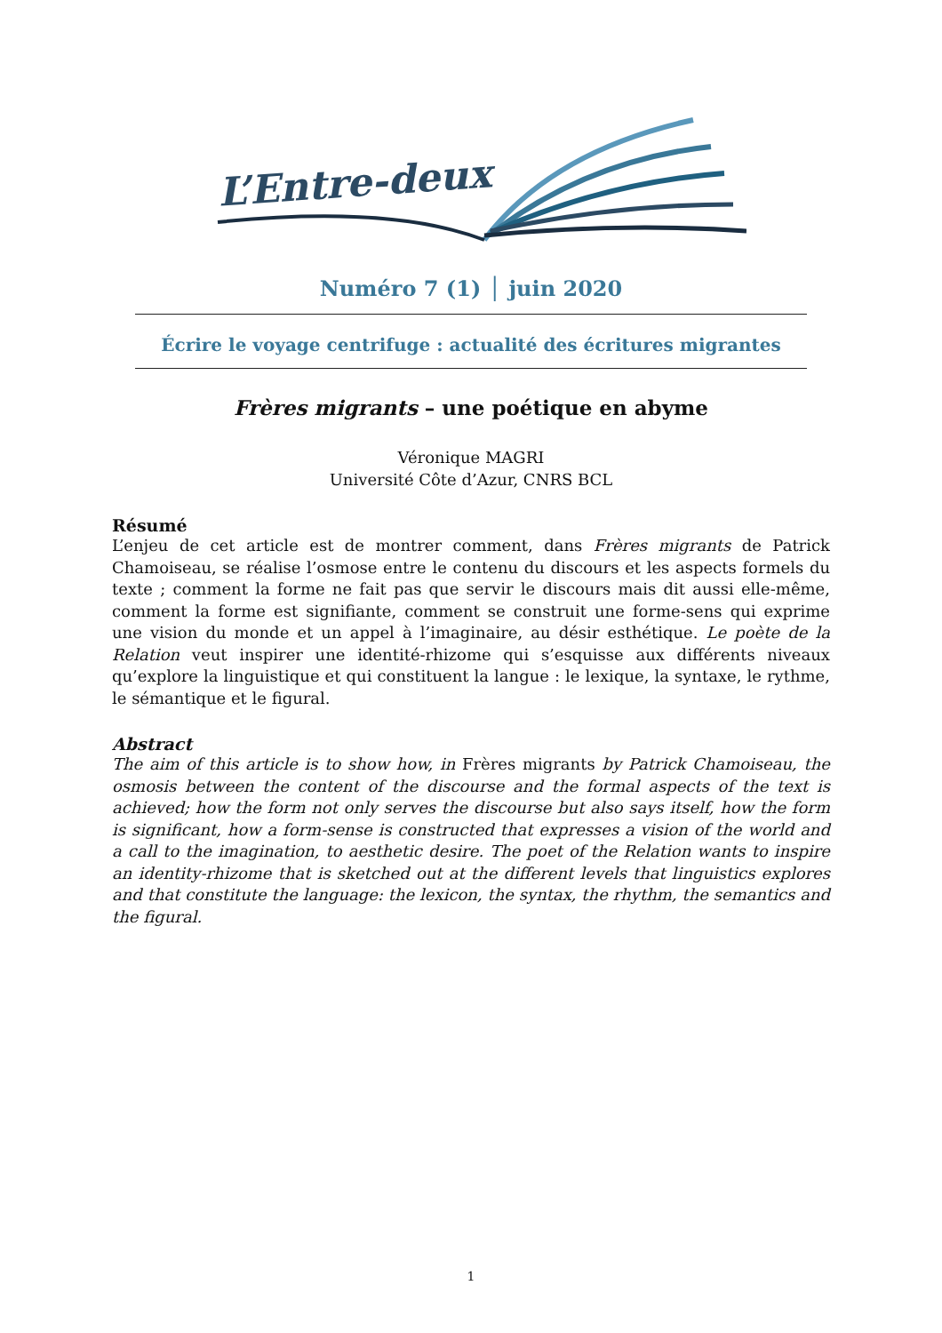L’Entre-deux
Numéro 7 (1) │ juin 2020
Écrire le voyage centrifuge : actualité des écritures migrantes
Frères migrants – une poétique en abyme
Véronique MAGRI
Université Côte d’Azur, CNRS BCL
Résumé
L’enjeu de cet article est de montrer comment, dans Frères migrants de Patrick Chamoiseau, se réalise l’osmose entre le contenu du discours et les aspects formels du texte ; comment la forme ne fait pas que servir le discours mais dit aussi elle-même, comment la forme est signifiante, comment se construit une forme-sens qui exprime une vision du monde et un appel à l’imaginaire, au désir esthétique. Le poète de la Relation veut inspirer une identité-rhizome qui s’esquisse aux différents niveaux qu’explore la linguistique et qui constituent la langue : le lexique, la syntaxe, le rythme, le sémantique et le figural.
Abstract
The aim of this article is to show how, in Frères migrants by Patrick Chamoiseau, the osmosis between the content of the discourse and the formal aspects of the text is achieved; how the form not only serves the discourse but also says itself, how the form is significant, how a form-sense is constructed that expresses a vision of the world and a call to the imagination, to aesthetic desire. The poet of the Relation wants to inspire an identity-rhizome that is sketched out at the different levels that linguistics explores and that constitute the language: the lexicon, the syntax, the rhythm, the semantics and the figural.
1